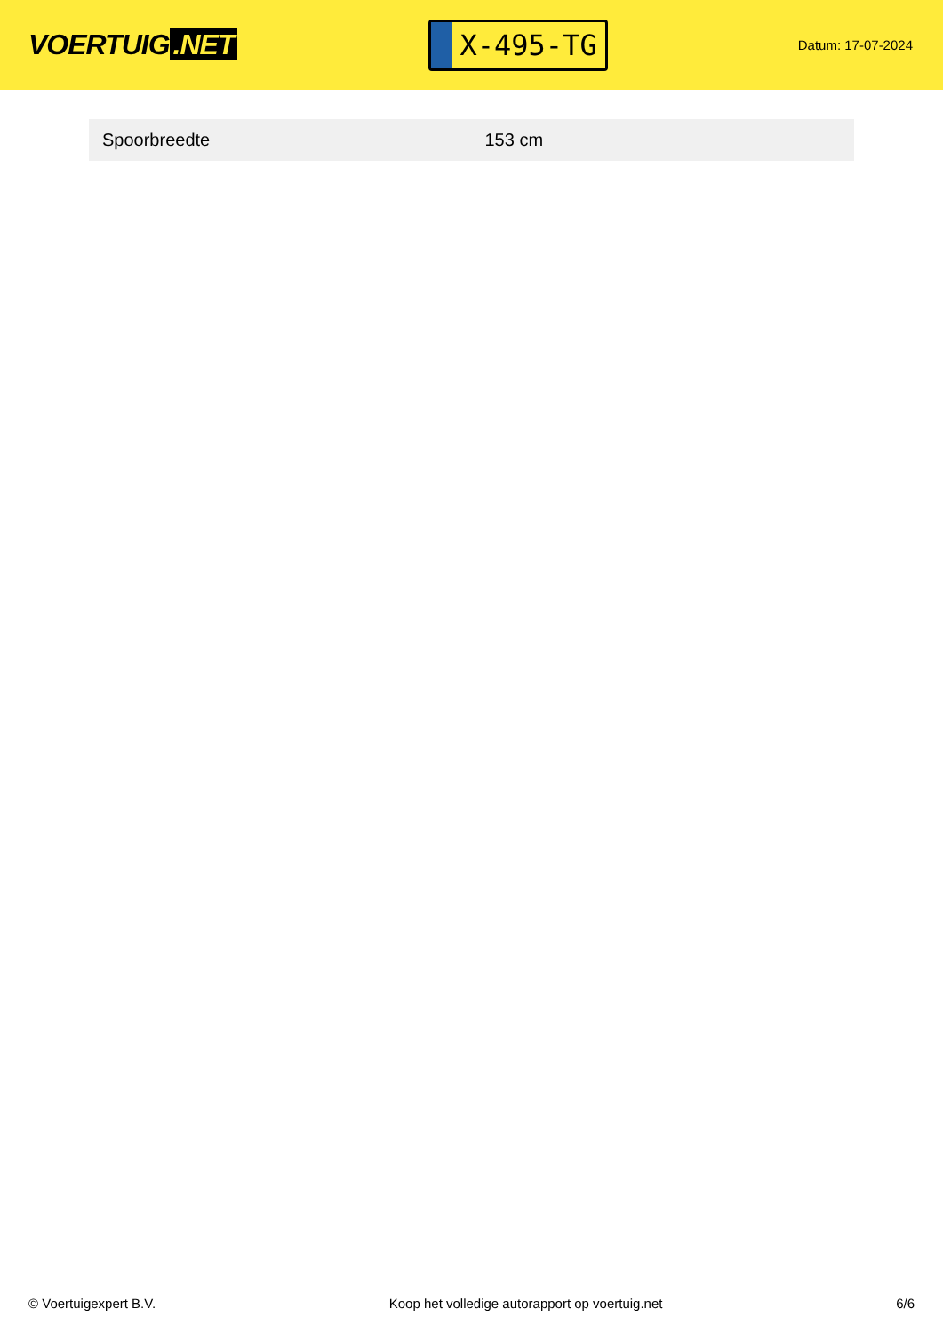VOERTUIG.NET
X-495-TG
Datum: 17-07-2024
| Spoorbreedte | 153 cm |
© Voertuigexpert B.V. Koop het volledige autorapport op voertuig.net 6/6